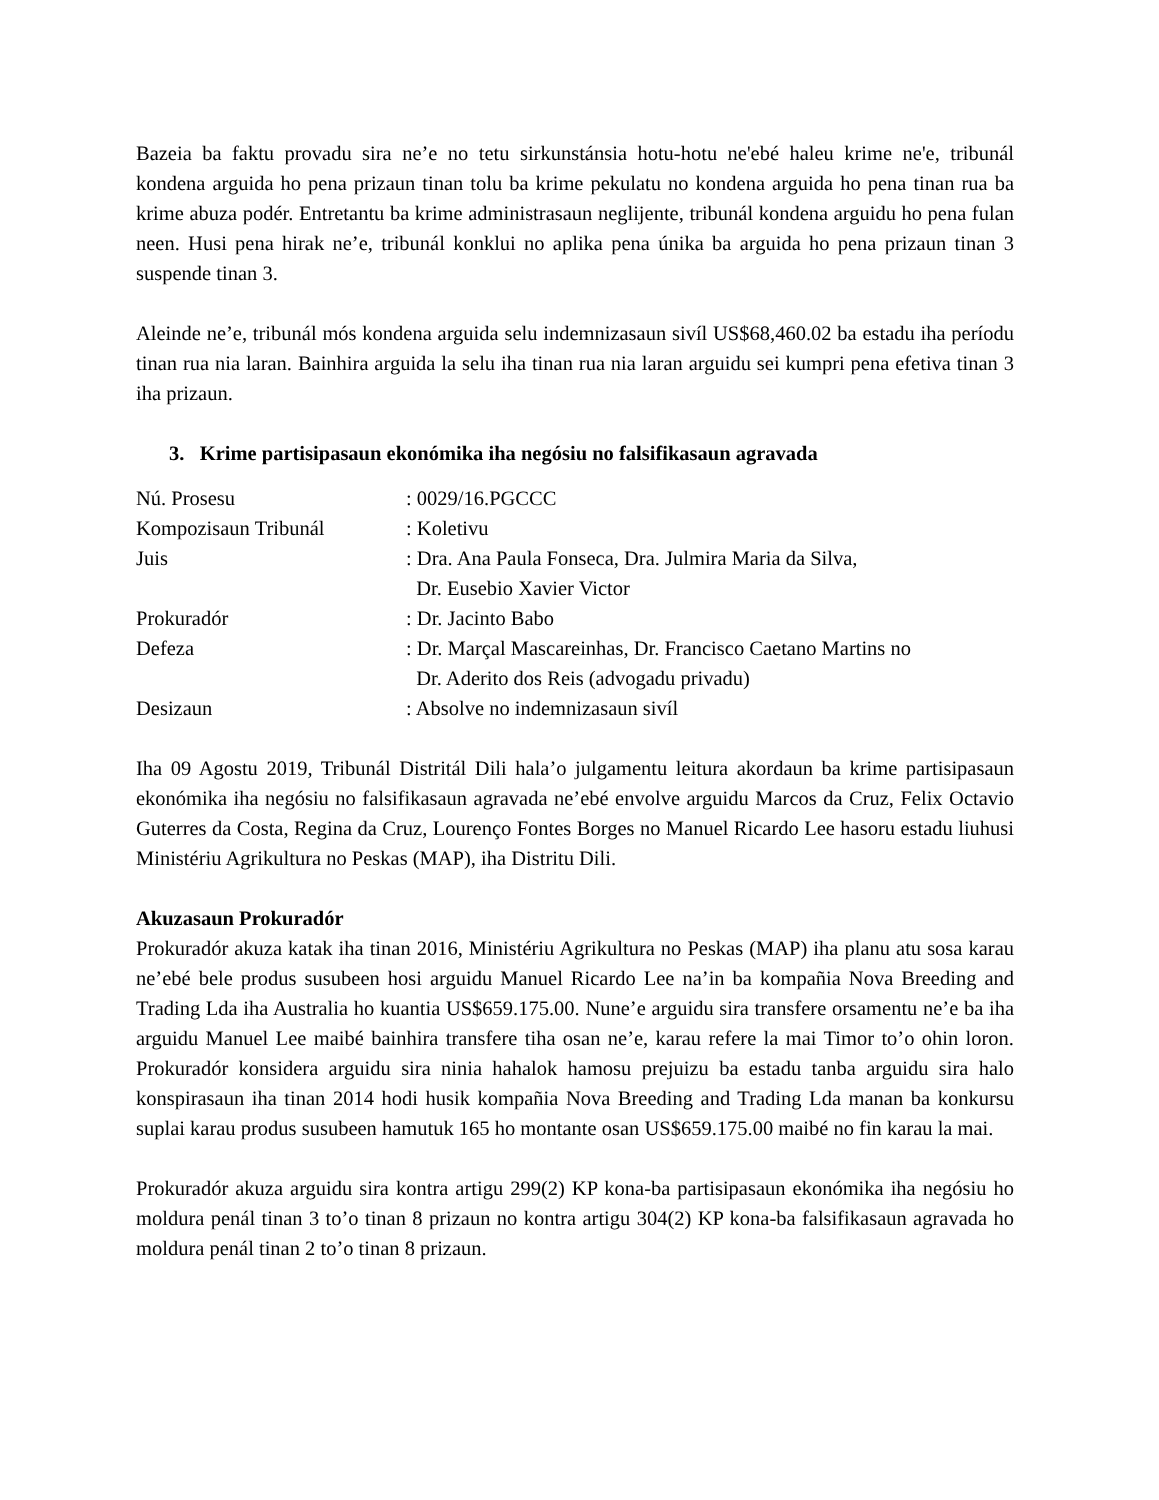Bazeia ba faktu provadu sira ne’e no tetu sirkunstánsia hotu-hotu ne'ebé haleu krime ne'e, tribunál kondena arguida ho pena prizaun tinan tolu ba krime pekulatu no kondena arguida ho pena tinan rua ba krime abuza podér. Entretantu ba krime administrasaun neglijente, tribunál kondena arguidu ho pena fulan neen. Husi pena hirak ne’e, tribunál konklui no aplika pena únika ba arguida ho pena prizaun tinan 3 suspende tinan 3.
Aleinde ne’e, tribunál mós kondena arguida selu indemnizasaun sivíl US$68,460.02 ba estadu iha períodu tinan rua nia laran. Bainhira arguida la selu iha tinan rua nia laran arguidu sei kumpri pena efetiva tinan 3 iha prizaun.
3. Krime partisipasaun ekonómika iha negósiu no falsifikasaun agravada
| Nú. Prosesu | : 0029/16.PGCCC |
| Kompozisaun Tribunál | : Koletivu |
| Juis | : Dra. Ana Paula Fonseca, Dra. Julmira Maria da Silva, Dr. Eusebio Xavier Victor |
| Prokuradór | : Dr. Jacinto Babo |
| Defeza | : Dr. Marçal Mascareinhas, Dr. Francisco Caetano Martins no Dr. Aderito dos Reis (advogadu privadu) |
| Desizaun | : Absolve no indemnizasaun sivíl |
Iha 09 Agostu 2019, Tribunál Distritál Dili hala’o julgamentu leitura akordaun ba krime partisipasaun ekonómika iha negósiu no falsifikasaun agravada ne’ebé envolve arguidu Marcos da Cruz, Felix Octavio Guterres da Costa, Regina da Cruz, Lourenço Fontes Borges no Manuel Ricardo Lee hasoru estadu liuhusi Ministériu Agrikultura no Peskas (MAP), iha Distritu Dili.
Akuzasaun Prokuradór
Prokuradór akuza katak iha tinan 2016, Ministériu Agrikultura no Peskas (MAP) iha planu atu sosa karau ne’ebé bele produs susubeen hosi arguidu Manuel Ricardo Lee na’in ba kompañia Nova Breeding and Trading Lda iha Australia ho kuantia US$659.175.00. Nune’e arguidu sira transfere orsamentu ne’e ba iha arguidu Manuel Lee maibé bainhira transfere tiha osan ne’e, karau refere la mai Timor to’o ohin loron. Prokuradór konsidera arguidu sira ninia hahalok hamosu prejuizu ba estadu tanba arguidu sira halo konspirasaun iha tinan 2014 hodi husik kompañia Nova Breeding and Trading Lda manan ba konkursu suplai karau produs susubeen hamutuk 165 ho montante osan US$659.175.00 maibé no fin karau la mai.
Prokuradór akuza arguidu sira kontra artigu 299(2) KP kona-ba partisipasaun ekonómika iha negósiu ho moldura penál tinan 3 to’o tinan 8 prizaun no kontra artigu 304(2) KP kona-ba falsifikasaun agravada ho moldura penál tinan 2 to’o tinan 8 prizaun.